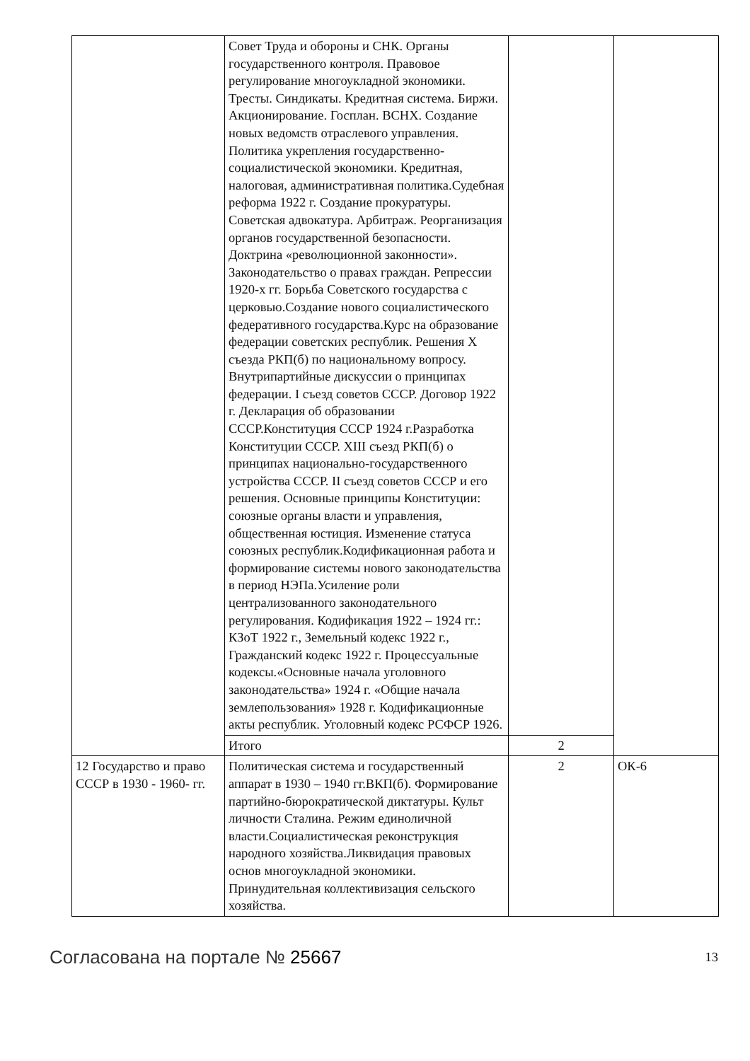| | Совет Труда и обороны и СНК. Органы государственного контроля. Правовое регулирование многоукладной экономики. Тресты. Синдикаты. Кредитная система. Биржи. Акционирование. Госплан. ВСНХ. Создание новых ведомств отраслевого управления. Политика укрепления государственно-социалистической экономики. Кредитная, налоговая, административная политика.Судебная реформа 1922 г. Создание прокуратуры. Советская адвокатура. Арбитраж. Реорганизация органов государственной безопасности. Доктрина «революционной законности». Законодательство о правах граждан. Репрессии 1920-х гг. Борьба Советского государства с церковью.Создание нового социалистического федеративного государства.Курс на образование федерации советских республик. Решения X съезда РКП(б) по национальному вопросу. Внутрипартийные дискуссии о принципах федерации. I съезд советов СССР. Договор 1922 г. Декларация об образовании СССР.Конституция СССР 1924 г.Разработка Конституции СССР. XIII съезд РКП(б) о принципах национально-государственного устройства СССР. II съезд советов СССР и его решения. Основные принципы Конституции: союзные органы власти и управления, общественная юстиция. Изменение статуса союзных республик.Кодификационная работа и формирование системы нового законодательства в период НЭПа.Усиление роли централизованного законодательного регулирования. Кодификация 1922 – 1924 гг.: КЗоТ 1922 г., Земельный кодекс 1922 г., Гражданский кодекс 1922 г. Процессуальные кодексы.«Основные начала уголовного законодательства» 1924 г. «Общие начала землепользования» 1928 г. Кодификационные акты республик. Уголовный кодекс РСФСР 1926. | | |
| | Итого | 2 | |
| 12 Государство и право СССР в 1930 - 1960- гг. | Политическая система и государственный аппарат в 1930 – 1940 гг.ВКП(б). Формирование партийно-бюрократической диктатуры. Культ личности Сталина. Режим единоличной власти.Социалистическая реконструкция народного хозяйства.Ликвидация правовых основ многоукладной экономики. Принудительная коллективизация сельского хозяйства. | 2 | ОК-6 |
Согласована на портале № 25667 13